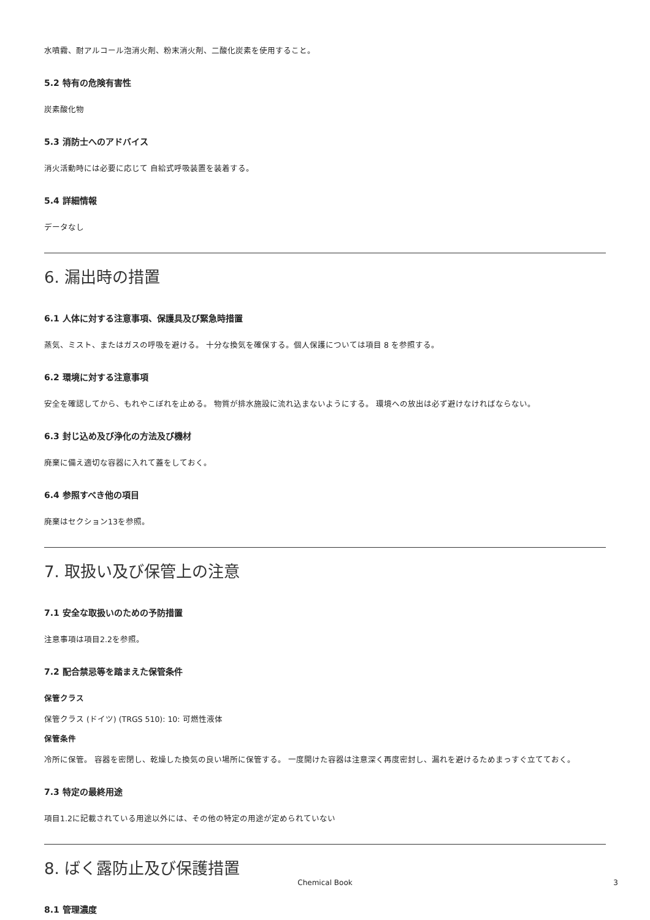水噴霧、耐アルコール泡消火剤、粉末消火剤、二酸化炭素を使用すること。
5.2 特有の危険有害性
炭素酸化物
5.3 消防士へのアドバイス
消火活動時には必要に応じて 自給式呼吸装置を装着する。
5.4 詳細情報
データなし
6. 漏出時の措置
6.1 人体に対する注意事項、保護具及び緊急時措置
蒸気、ミスト、またはガスの呼吸を避ける。 十分な換気を確保する。個人保護については項目 8 を参照する。
6.2 環境に対する注意事項
安全を確認してから、もれやこぼれを止める。 物質が排水施設に流れ込まないようにする。 環境への放出は必ず避けなければならない。
6.3 封じ込め及び浄化の方法及び機材
廃棄に備え適切な容器に入れて蓋をしておく。
6.4 参照すべき他の項目
廃棄はセクション13を参照。
7. 取扱い及び保管上の注意
7.1 安全な取扱いのための予防措置
注意事項は項目2.2を参照。
7.2 配合禁忌等を踏まえた保管条件
保管クラス
保管クラス (ドイツ) (TRGS 510): 10: 可燃性液体
保管条件
冷所に保管。 容器を密閉し、乾燥した換気の良い場所に保管する。 一度開けた容器は注意深く再度密封し、漏れを避けるためまっすぐ立てておく。
7.3 特定の最終用途
項目1.2に記載されている用途以外には、その他の特定の用途が定められていない
8. ばく露防止及び保護措置
8.1 管理濃度
Chemical Book 3